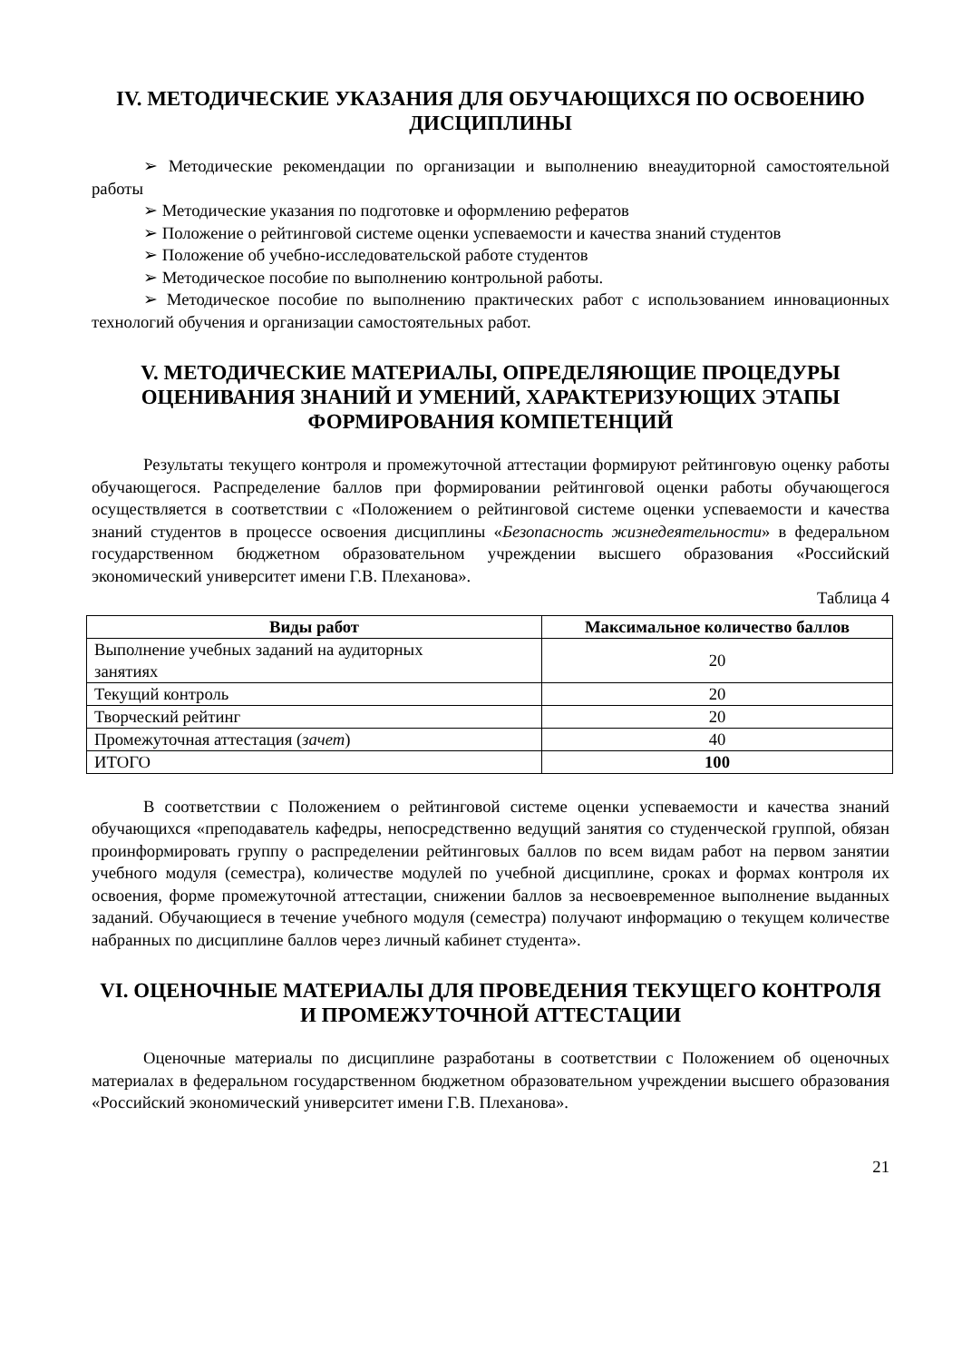IV. МЕТОДИЧЕСКИЕ УКАЗАНИЯ ДЛЯ ОБУЧАЮЩИХСЯ ПО ОСВОЕНИЮ ДИСЦИПЛИНЫ
➢ Методические рекомендации по организации и выполнению внеаудиторной самостоятельной работы
➢ Методические указания по подготовке и оформлению рефератов
➢ Положение о рейтинговой системе оценки успеваемости и качества знаний студентов
➢ Положение об учебно-исследовательской работе студентов
➢ Методическое пособие по выполнению контрольной работы.
➢ Методическое пособие по выполнению практических работ с использованием инновационных технологий обучения и организации самостоятельных работ.
V. МЕТОДИЧЕСКИЕ МАТЕРИАЛЫ, ОПРЕДЕЛЯЮЩИЕ ПРОЦЕДУРЫ ОЦЕНИВАНИЯ ЗНАНИЙ И УМЕНИЙ, ХАРАКТЕРИЗУЮЩИХ ЭТАПЫ ФОРМИРОВАНИЯ КОМПЕТЕНЦИЙ
Результаты текущего контроля и промежуточной аттестации формируют рейтинговую оценку работы обучающегося. Распределение баллов при формировании рейтинговой оценки работы обучающегося осуществляется в соответствии с «Положением о рейтинговой системе оценки успеваемости и качества знаний студентов в процессе освоения дисциплины «Безопасность жизнедеятельности» в федеральном государственном бюджетном образовательном учреждении высшего образования «Российский экономический университет имени Г.В. Плеханова».
Таблица 4
| Виды работ | Максимальное количество баллов |
| --- | --- |
| Выполнение учебных заданий на аудиторных занятиях | 20 |
| Текущий контроль | 20 |
| Творческий рейтинг | 20 |
| Промежуточная аттестация ( зачет ) | 40 |
| ИТОГО | 100 |
В соответствии с Положением о рейтинговой системе оценки успеваемости и качества знаний обучающихся «преподаватель кафедры, непосредственно ведущий занятия со студенческой группой, обязан проинформировать группу о распределении рейтинговых баллов по всем видам работ на первом занятии учебного модуля (семестра), количестве модулей по учебной дисциплине, сроках и формах контроля их освоения, форме промежуточной аттестации, снижении баллов за несвоевременное выполнение выданных заданий. Обучающиеся в течение учебного модуля (семестра) получают информацию о текущем количестве набранных по дисциплине баллов через личный кабинет студента».
VI. ОЦЕНОЧНЫЕ МАТЕРИАЛЫ ДЛЯ ПРОВЕДЕНИЯ ТЕКУЩЕГО КОНТРОЛЯ И ПРОМЕЖУТОЧНОЙ АТТЕСТАЦИИ
Оценочные материалы по дисциплине разработаны в соответствии с Положением об оценочных материалах в федеральном государственном бюджетном образовательном учреждении высшего образования «Российский экономический университет имени Г.В. Плеханова».
21